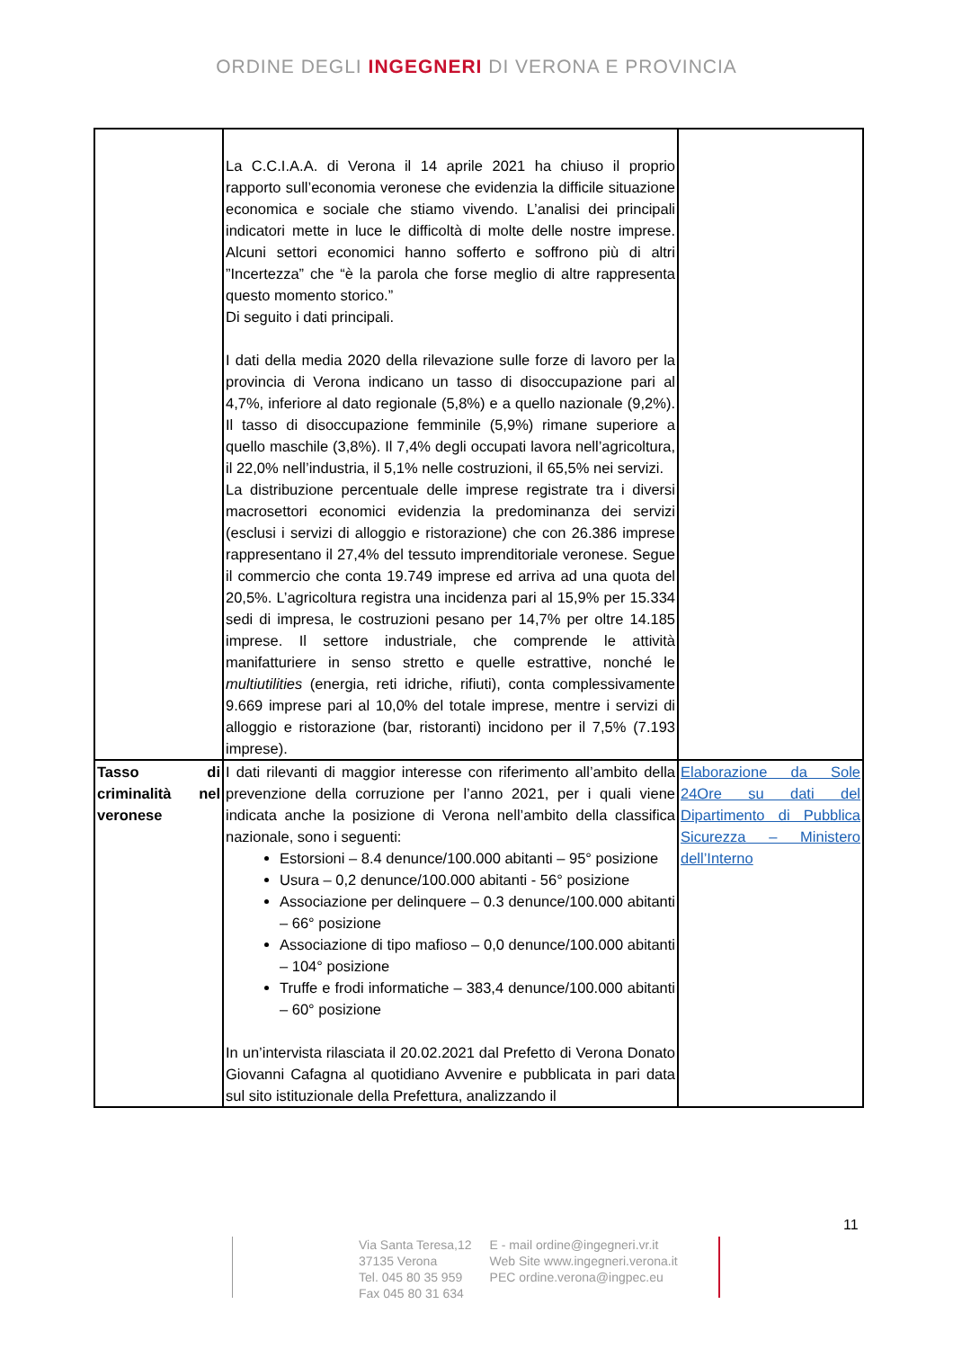ORDINE DEGLI INGEGNERI DI VERONA E PROVINCIA
| | La C.C.I.A.A. di Verona il 14 aprile 2021 ha chiuso il proprio rapporto sull’economia veronese che evidenzia la difficile situazione economica e sociale che stiamo vivendo. L’analisi dei principali indicatori mette in luce le difficoltà di molte delle nostre imprese. Alcuni settori economici hanno sofferto e soffrono più di altri ”Incertezza” che “è la parola che forse meglio di altre rappresenta questo momento storico.” Di seguito i dati principali. I dati della media 2020 della rilevazione sulle forze di lavoro per la provincia di Verona indicano un tasso di disoccupazione pari al 4,7%, inferiore al dato regionale (5,8%) e a quello nazionale (9,2%). Il tasso di disoccupazione femminile (5,9%) rimane superiore a quello maschile (3,8%). Il 7,4% degli occupati lavora nell’agricoltura, il 22,0% nell’industria, il 5,1% nelle costruzioni, il 65,5% nei servizi. La distribuzione percentuale delle imprese registrate tra i diversi macrosettori economici evidenzia la predominanza dei servizi (esclusi i servizi di alloggio e ristorazione) che con 26.386 imprese rappresentano il 27,4% del tessuto imprenditoriale veronese. Segue il commercio che conta 19.749 imprese ed arriva ad una quota del 20,5%. L’agricoltura registra una incidenza pari al 15,9% per 15.334 sedi di impresa, le costruzioni pesano per 14,7% per oltre 14.185 imprese. Il settore industriale, che comprende le attività manifatturiere in senso stretto e quelle estrattive, nonché le multiutilities (energia, reti idriche, rifiuti), conta complessivamente 9.669 imprese pari al 10,0% del totale imprese, mentre i servizi di alloggio e ristorazione (bar, ristoranti) incidono per il 7,5% (7.193 imprese). | |
| Tasso di criminalità nel veronese | I dati rilevanti di maggior interesse con riferimento all’ambito della prevenzione della corruzione per l’anno 2021, per i quali viene indicata anche la posizione di Verona nell’ambito della classifica nazionale, sono i seguenti: Estorsioni – 8.4 denunce/100.000 abitanti – 95° posizione Usura – 0,2 denunce/100.000 abitanti - 56° posizione Associazione per delinquere – 0.3 denunce/100.000 abitanti – 66° posizione Associazione di tipo mafioso – 0,0 denunce/100.000 abitanti – 104° posizione Truffe e frodi informatiche – 383,4 denunce/100.000 abitanti – 60° posizione In un’intervista rilasciata il 20.02.2021 dal Prefetto di Verona Donato Giovanni Cafagna al quotidiano Avvenire e pubblicata in pari data sul sito istituzionale della Prefettura, analizzando il | Elaborazione da Sole 24Ore su dati del Dipartimento di Pubblica Sicurezza – Ministero dell’Interno |
11
Via Santa Teresa,12
37135 Verona
Tel. 045 80 35 959
Fax 045 80 31 634
E - mail ordine@ingegneri.vr.it
Web Site www.ingegneri.verona.it
PEC ordine.verona@ingpec.eu